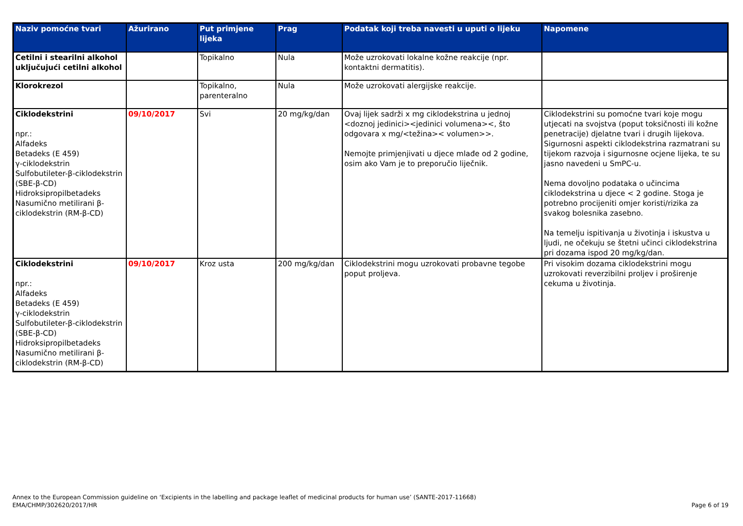| Naziv pomoćne tvari | Ažurirano | Put primjene lijeka | Prag | Podatak koji treba navesti u uputi o lijeku | Napomene |
| --- | --- | --- | --- | --- | --- |
| Cetilni i stearilni alkohol uključujući cetilni alkohol | | Topikalno | Nula | Može uzrokovati lokalne kožne reakcije (npr. kontaktni dermatitis). | |
| Klorokrezol | | Topikalno, parenteralno | Nula | Može uzrokovati alergijske reakcije. | |
| Ciklodekstrini npr.: Alfadeks Betadeks (E 459) γ-ciklodekstrin Sulfobutileter-β-ciklodekstrin (SBE-β-CD) Hidroksipropilbetadeks Nasumično metilirani β-ciklodekstrin (RM-β-CD) | 09/10/2017 | Svi | 20 mg/kg/dan | Ovaj lijek sadrži x mg ciklodekstrina u jednoj <doznoj jedinici><jedinici volumena><, što odgovara x mg/<težina>< volumen>>. Nemojte primjenjivati u djece mlađe od 2 godine, osim ako Vam je to preporučio liječnik. | Ciklodekstrini su pomoćne tvari koje mogu utjecati na svojstva (poput toksičnosti ili kožne penetracije) djelatne tvari i drugih lijekova. Sigurnosni aspekti ciklodekstrina razmatrani su tijekom razvoja i sigurnosne ocjene lijeka, te su jasno navedeni u SmPC-u. Nema dovoljno podataka o učincima ciklodekstrina u djece < 2 godine. Stoga je potrebno procijeniti omjer koristi/rizika za svakog bolesnika zasebno. Na temelju ispitivanja u životinja i iskustva u ljudi, ne očekuju se štetni učinci ciklodekstrina pri dozama ispod 20 mg/kg/dan. |
| Ciklodekstrini npr.: Alfadeks Betadeks (E 459) γ-ciklodekstrin Sulfobutileter-β-ciklodekstrin (SBE-β-CD) Hidroksipropilbetadeks Nasumično metilirani β-ciklodekstrin (RM-β-CD) | 09/10/2017 | Kroz usta | 200 mg/kg/dan | Ciklodekstrini mogu uzrokovati probavne tegobe poput proljeva. | Pri visokim dozama ciklodekstrini mogu uzrokovati reverzibilni proljev i proširenje cekuma u životinja. |
Annex to the European Commission guideline on ‘Excipients in the labelling and package leaflet of medicinal products for human use’ (SANTE-2017-11668)
EMA/CHMP/302620/2017/HR
Page 6 of 19